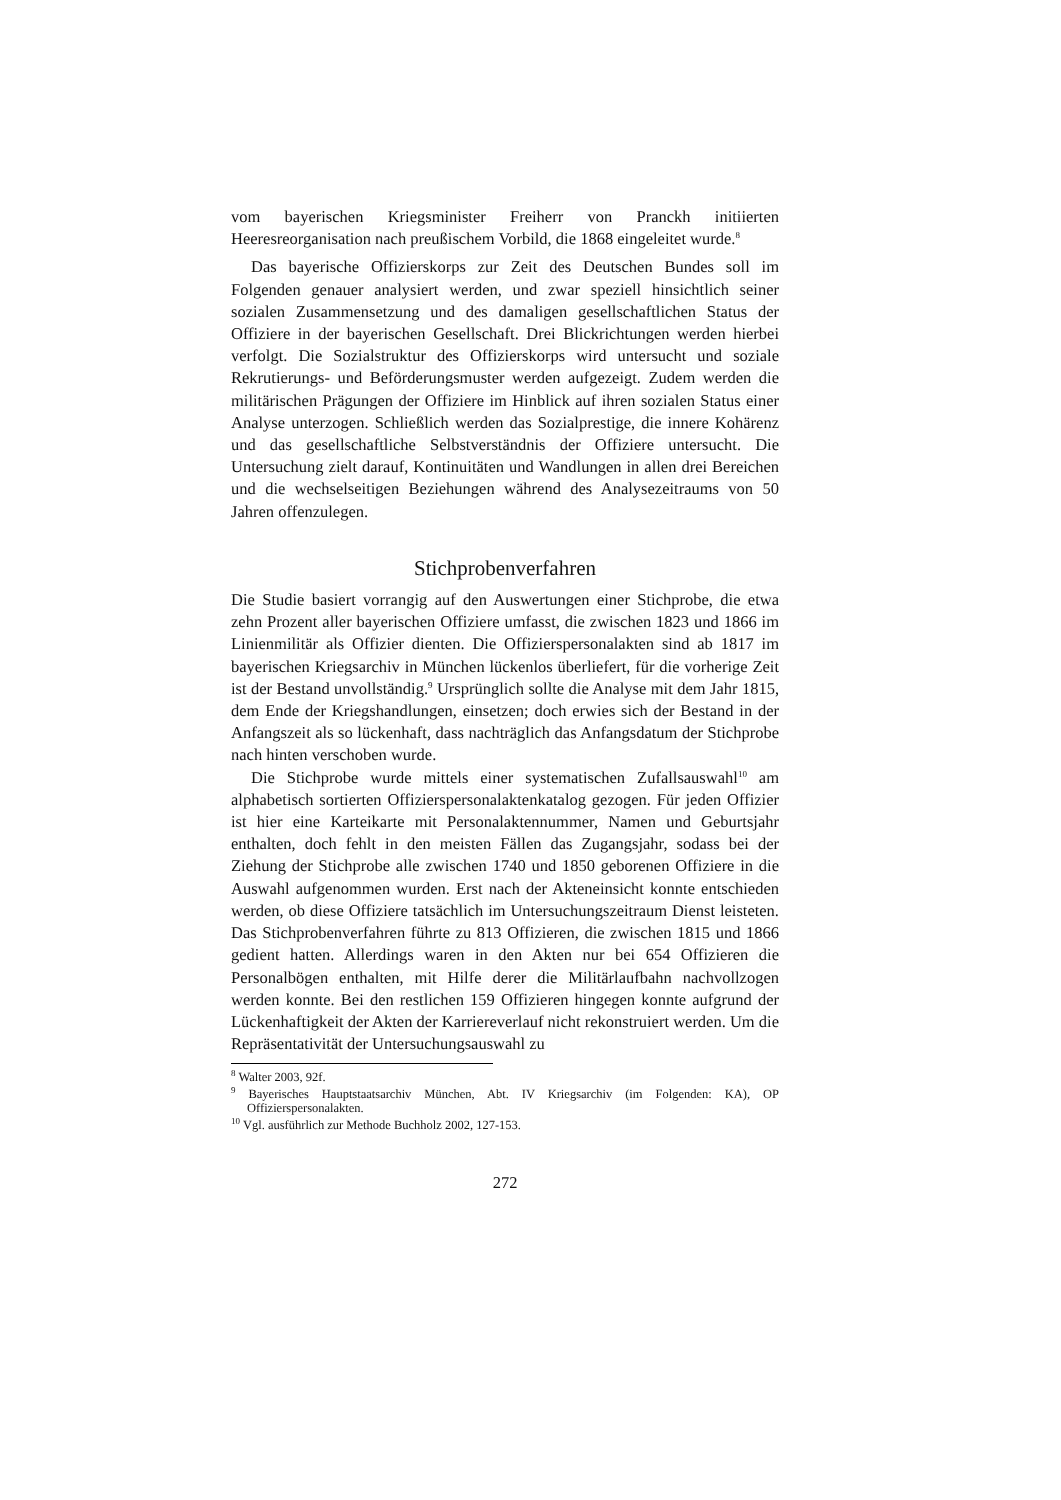vom bayerischen Kriegsminister Freiherr von Pranckh initiierten Heeresreorganisation nach preußischem Vorbild, die 1868 eingeleitet wurde.<sup>8</sup>
Das bayerische Offizierskorps zur Zeit des Deutschen Bundes soll im Folgenden genauer analysiert werden, und zwar speziell hinsichtlich seiner sozialen Zusammensetzung und des damaligen gesellschaftlichen Status der Offiziere in der bayerischen Gesellschaft. Drei Blickrichtungen werden hierbei verfolgt. Die Sozialstruktur des Offizierskorps wird untersucht und soziale Rekrutierungs- und Beförderungsmuster werden aufgezeigt. Zudem werden die militärischen Prägungen der Offiziere im Hinblick auf ihren sozialen Status einer Analyse unterzogen. Schließlich werden das Sozialprestige, die innere Kohärenz und das gesellschaftliche Selbstverständnis der Offiziere untersucht. Die Untersuchung zielt darauf, Kontinuitäten und Wandlungen in allen drei Bereichen und die wechselseitigen Beziehungen während des Analysezeitraums von 50 Jahren offenzulegen.
Stichprobenverfahren
Die Studie basiert vorrangig auf den Auswertungen einer Stichprobe, die etwa zehn Prozent aller bayerischen Offiziere umfasst, die zwischen 1823 und 1866 im Linienmilitär als Offizier dienten. Die Offizierspersonalakten sind ab 1817 im bayerischen Kriegsarchiv in München lückenlos überliefert, für die vorherige Zeit ist der Bestand unvollständig.<sup>9</sup> Ursprünglich sollte die Analyse mit dem Jahr 1815, dem Ende der Kriegshandlungen, einsetzen; doch erwies sich der Bestand in der Anfangszeit als so lückenhaft, dass nachträglich das Anfangsdatum der Stichprobe nach hinten verschoben wurde.
Die Stichprobe wurde mittels einer systematischen Zufallsauswahl<sup>10</sup> am alphabetisch sortierten Offizierspersonalaktenkatalog gezogen. Für jeden Offizier ist hier eine Karteikarte mit Personalaktennummer, Namen und Geburtsjahr enthalten, doch fehlt in den meisten Fällen das Zugangsjahr, sodass bei der Ziehung der Stichprobe alle zwischen 1740 und 1850 geborenen Offiziere in die Auswahl aufgenommen wurden. Erst nach der Akteneinsicht konnte entschieden werden, ob diese Offiziere tatsächlich im Untersuchungszeitraum Dienst leisteten. Das Stichprobenverfahren führte zu 813 Offizieren, die zwischen 1815 und 1866 gedient hatten. Allerdings waren in den Akten nur bei 654 Offizieren die Personalbögen enthalten, mit Hilfe derer die Militärlaufbahn nachvollzogen werden konnte. Bei den restlichen 159 Offizieren hingegen konnte aufgrund der Lückenhaftigkeit der Akten der Karriereverlauf nicht rekonstruiert werden. Um die Repräsentativität der Untersuchungsauswahl zu
<sup>8</sup> Walter 2003, 92f.
<sup>9</sup> Bayerisches Hauptstaatsarchiv München, Abt. IV Kriegsarchiv (im Folgenden: KA), OP Offizierspersonalakten.
<sup>10</sup> Vgl. ausführlich zur Methode Buchholz 2002, 127-153.
272